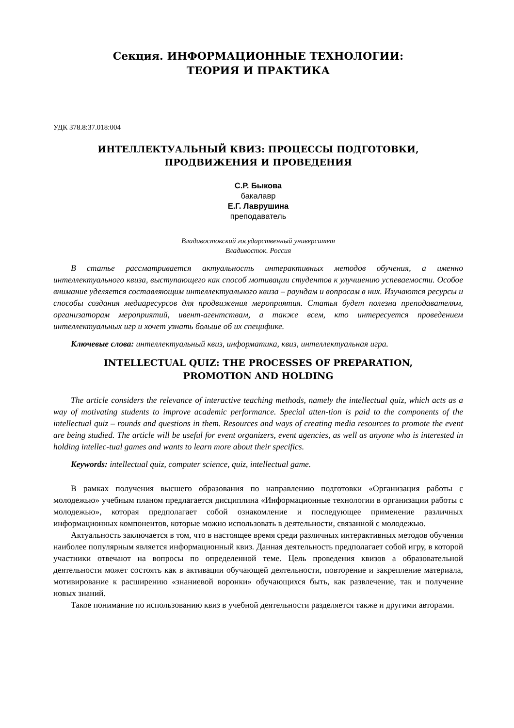Секция. ИНФОРМАЦИОННЫЕ ТЕХНОЛОГИИ:
ТЕОРИЯ И ПРАКТИКА
УДК 378.8:37.018:004
ИНТЕЛЛЕКТУАЛЬНЫЙ КВИЗ: ПРОЦЕССЫ ПОДГОТОВКИ,
ПРОДВИЖЕНИЯ И ПРОВЕДЕНИЯ
С.Р. Быкова
бакалавр
Е.Г. Лаврушина
преподаватель
Владивостокский государственный университет
Владивосток. Россия
В статье рассматривается актуальность интерактивных методов обучения, а именно интеллектуального квиза, выступающего как способ мотивации студентов к улучшению успеваемости. Особое внимание уделяется составляющим интеллектуального квиза – раундам и вопросам в них. Изучаются ресурсы и способы создания медиаресурсов для продвижения мероприятия. Статья будет полезна преподавателям, организаторам мероприятий, ивент-агентствам, а также всем, кто интересуется проведением интеллектуальных игр и хочет узнать больше об их специфике.
Ключевые слова: интеллектуальный квиз, информатика, квиз, интеллектуальная игра.
INTELLECTUAL QUIZ: THE PROCESSES OF PREPARATION,
PROMOTION AND HOLDING
The article considers the relevance of interactive teaching methods, namely the intellectual quiz, which acts as a way of motivating students to improve academic performance. Special atten-tion is paid to the components of the intellectual quiz – rounds and questions in them. Resources and ways of creating media resources to promote the event are being studied. The article will be useful for event organizers, event agencies, as well as anyone who is interested in holding intellec-tual games and wants to learn more about their specifics.
Keywords: intellectual quiz, computer science, quiz, intellectual game.
В рамках получения высшего образования по направлению подготовки «Организация работы с молодежью» учебным планом предлагается дисциплина «Информационные технологии в организации работы с молодежью», которая предполагает собой ознакомление и последующее применение различных информационных компонентов, которые можно использовать в деятельности, связанной с молодежью.
Актуальность заключается в том, что в настоящее время среди различных интерактивных методов обучения наиболее популярным является информационный квиз. Данная деятельность предполагает собой игру, в которой участники отвечают на вопросы по определенной теме. Цель проведения квизов а образовательной деятельности может состоять как в активации обучающей деятельности, повторение и закрепление материала, мотивирование к расширению «знаниевой воронки» обучающихся быть, как развлечение, так и получение новых знаний.
Такое понимание по использованию квиз в учебной деятельности разделяется также и другими авторами.